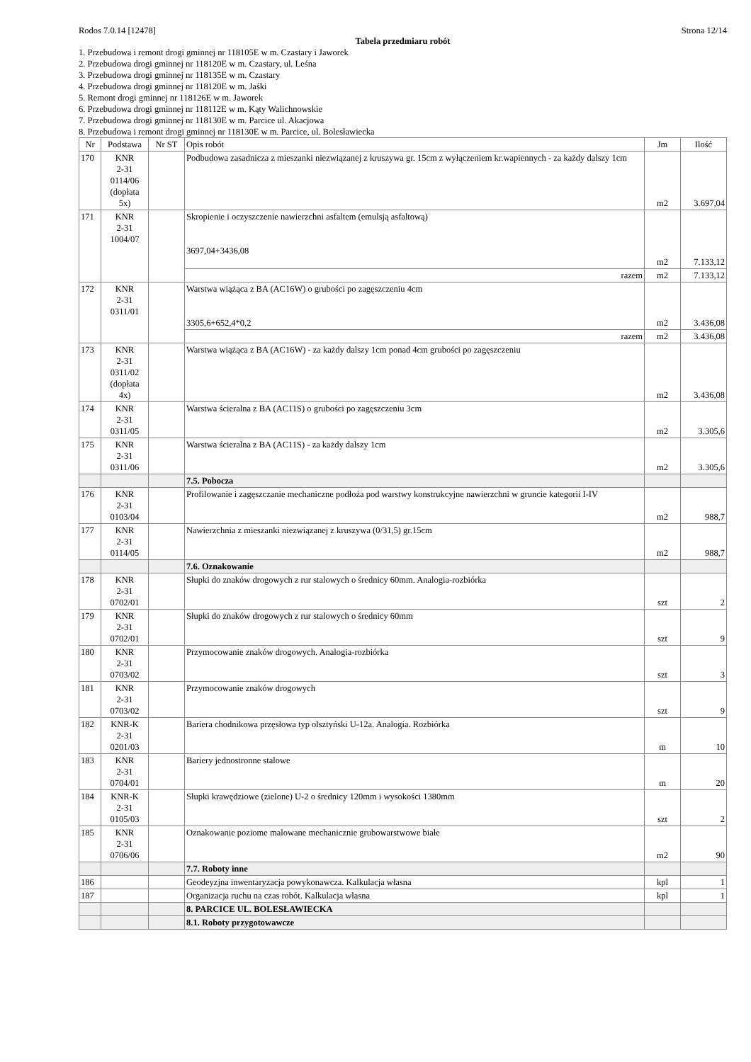Rodos 7.0.14 [12478] Strona 12/14
Tabela przedmiaru robót
1. Przebudowa i remont drogi gminnej nr 118105E w m. Czastary i Jaworek
2. Przebudowa drogi gminnej nr 118120E w m. Czastary, ul. Leśna
3. Przebudowa drogi gminnej nr 118135E w m. Czastary
4. Przebudowa drogi gminnej nr 118120E w m. Jaśki
5. Remont drogi gminnej nr 118126E w m. Jaworek
6. Przebudowa drogi gminnej nr 118112E w m. Kąty Walichnowskie
7. Przebudowa drogi gminnej nr 118130E w m. Parcice ul. Akacjowa
8. Przebudowa i remont drogi gminnej nr 118130E w m. Parcice, ul. Bolesławiecka
| Nr | Podstawa | Nr ST | Opis robót | Jm | Ilość |
| --- | --- | --- | --- | --- | --- |
| 170 | KNR 2-31 0114/06 (dopłata 5x) | | Podbudowa zasadnicza z mieszanki niezwiązanej z kruszywa gr. 15cm z wyłączeniem kr.wapiennych - za każdy dalszy 1cm | m2 | 3.697,04 |
| 171 | KNR 2-31 1004/07 | | Skropienie i oczyszczenie nawierzchni asfaltem (emulsją asfaltową) 3697,04+3436,08 | m2 | 7.133,12 |
| | | | razem | m2 | 7.133,12 |
| 172 | KNR 2-31 0311/01 | | Warstwa wiążąca z BA (AC16W) o grubości po zagęszczeniu 4cm 3305,6+652,4*0,2 | m2 | 3.436,08 |
| | | | razem | m2 | 3.436,08 |
| 173 | KNR 2-31 0311/02 (dopłata 4x) | | Warstwa wiążąca z BA (AC16W) - za każdy dalszy 1cm ponad 4cm grubości po zagęszczeniu | m2 | 3.436,08 |
| 174 | KNR 2-31 0311/05 | | Warstwa ścieralna z BA (AC11S) o grubości po zagęszczeniu 3cm | m2 | 3.305,6 |
| 175 | KNR 2-31 0311/06 | | Warstwa ścieralna z BA (AC11S) - za każdy dalszy 1cm | m2 | 3.305,6 |
| | | | 7.5. Pobocza | | |
| 176 | KNR 2-31 0103/04 | | Profilowanie i zagęszczanie mechaniczne podłoża pod warstwy konstrukcyjne nawierzchni w gruncie kategorii I-IV | m2 | 988,7 |
| 177 | KNR 2-31 0114/05 | | Nawierzchnia z mieszanki niezwiązanej z kruszywa (0/31,5) gr.15cm | m2 | 988,7 |
| | | | 7.6. Oznakowanie | | |
| 178 | KNR 2-31 0702/01 | | Słupki do znaków drogowych z rur stalowych o średnicy 60mm. Analogia-rozbiórka | szt | 2 |
| 179 | KNR 2-31 0702/01 | | Słupki do znaków drogowych z rur stalowych o średnicy 60mm | szt | 9 |
| 180 | KNR 2-31 0703/02 | | Przymocowanie znaków drogowych. Analogia-rozbiórka | szt | 3 |
| 181 | KNR 2-31 0703/02 | | Przymocowanie znaków drogowych | szt | 9 |
| 182 | KNR-K 2-31 0201/03 | | Bariera chodnikowa przęsłowa typ olsztyński U-12a. Analogia. Rozbiórka | m | 10 |
| 183 | KNR 2-31 0704/01 | | Bariery jednostronne stalowe | m | 20 |
| 184 | KNR-K 2-31 0105/03 | | Słupki krawędziowe (zielone) U-2 o średnicy 120mm i wysokości 1380mm | szt | 2 |
| 185 | KNR 2-31 0706/06 | | Oznakowanie poziome malowane mechanicznie grubowarstwowe białe | m2 | 90 |
| | | | 7.7. Roboty inne | | |
| 186 | | | Geodeyzjna inwentaryzacja powykonawcza. Kalkulacja własna | kpl | 1 |
| 187 | | | Organizacja ruchu na czas robót. Kalkulacja własna | kpl | 1 |
| | | | 8. PARCICE UL. BOLESŁAWIECKA | | |
| | | | 8.1. Roboty przygotowawcze | | |